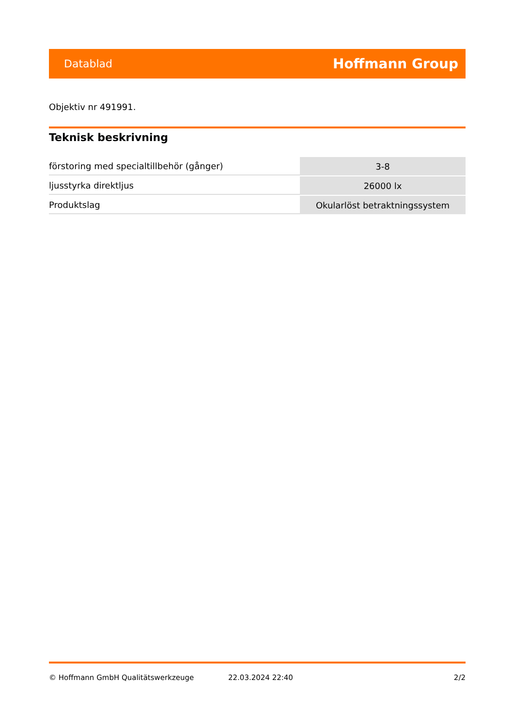Datablad Hoffmann Group
Objektiv nr 491991.
Teknisk beskrivning
| förstoring med specialtillbehör (gånger) | 3-8 |
| ljusstyrka direktljus | 26000 lx |
| Produktslag | Okularlöst betraktningssystem |
© Hoffmann GmbH Qualitätswerkzeuge 22.03.2024 22:40 2/2